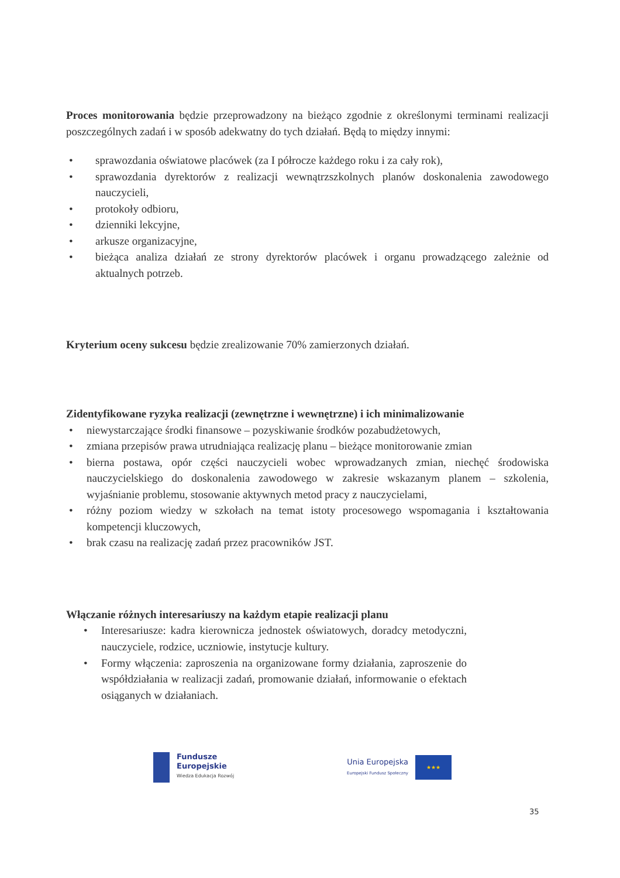Proces monitorowania będzie przeprowadzony na bieżąco zgodnie z określonymi terminami realizacji poszczególnych zadań i w sposób adekwatny do tych działań. Będą to między innymi:
• sprawozdania oświatowe placówek (za I półrocze każdego roku i za cały rok),
• sprawozdania dyrektorów z realizacji wewnątrzszkolnych planów doskonalenia zawodowego nauczycieli,
• protokoły odbioru,
• dzienniki lekcyjne,
• arkusze organizacyjne,
• bieżąca analiza działań ze strony dyrektorów placówek i organu prowadzącego zależnie od aktualnych potrzeb.
Kryterium oceny sukcesu będzie zrealizowanie 70% zamierzonych działań.
Zidentyfikowane ryzyka realizacji (zewnętrzne i wewnętrzne) i ich minimalizowanie
• niewystarczające środki finansowe – pozyskiwanie środków pozabudżetowych,
• zmiana przepisów prawa utrudniająca realizację planu – bieżące monitorowanie zmian
• bierna postawa, opór części nauczycieli wobec wprowadzanych zmian, niechęć środowiska nauczycielskiego do doskonalenia zawodowego w zakresie wskazanym planem – szkolenia, wyjaśnianie problemu, stosowanie aktywnych metod pracy z nauczycielami,
• różny poziom wiedzy w szkołach na temat istoty procesowego wspomagania i kształtowania kompetencji kluczowych,
• brak czasu na realizację zadań przez pracowników JST.
Włączanie różnych interesariuszy na każdym etapie realizacji planu
• Interesariusze: kadra kierownicza jednostek oświatowych, doradcy metodyczni, nauczyciele, rodzice, uczniowie, instytucje kultury.
• Formy włączenia: zaproszenia na organizowane formy działania, zaproszenie do współdziałania w realizacji zadań, promowanie działań, informowanie o efektach osiąganych w działaniach.
Fundusze
Europejskie
Wiedza Edukacja Rozwój
Unia Europejska
Europejski Fundusz Społeczny
★★★
35